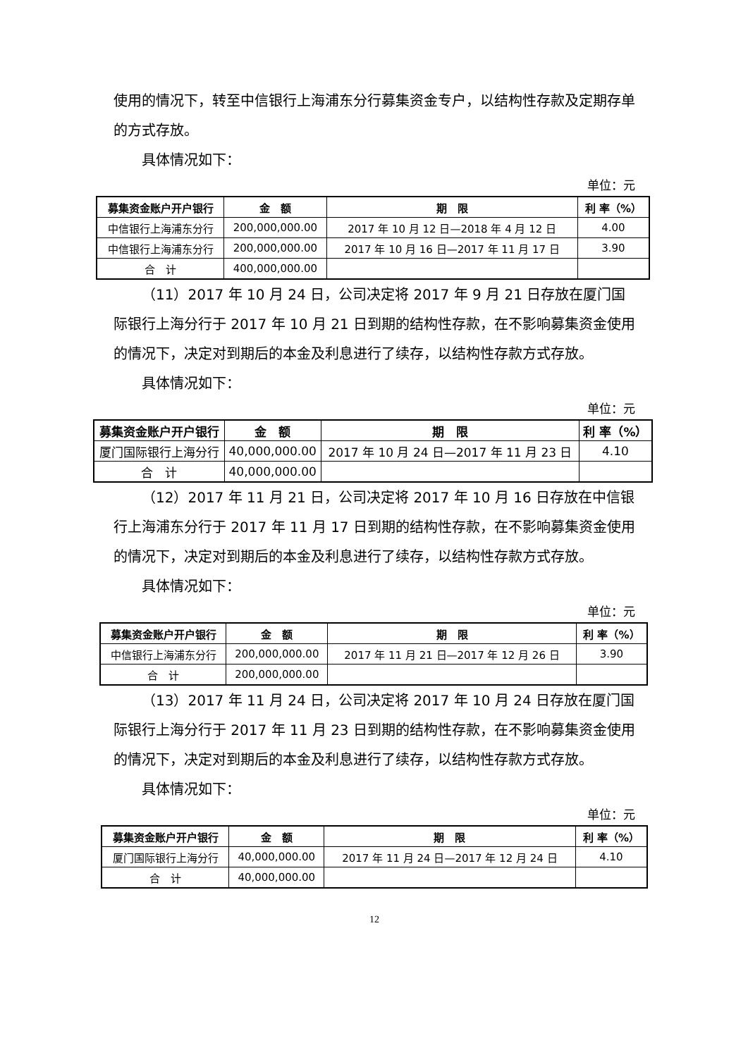使用的情况下，转至中信银行上海浦东分行募集资金专户，以结构性存款及定期存单的方式存放。
具体情况如下：
单位：元
| 募集资金账户开户银行 | 金 额 | 期 限 | 利 率（%） |
| --- | --- | --- | --- |
| 中信银行上海浦东分行 | 200,000,000.00 | 2017 年 10 月 12 日—2018 年 4 月 12 日 | 4.00 |
| 中信银行上海浦东分行 | 200,000,000.00 | 2017 年 10 月 16 日—2017 年 11 月 17 日 | 3.90 |
| 合 计 | 400,000,000.00 | | |
（11）2017 年 10 月 24 日，公司决定将 2017 年 9 月 21 日存放在厦门国际银行上海分行于 2017 年 10 月 21 日到期的结构性存款，在不影响募集资金使用的情况下，决定对到期后的本金及利息进行了续存，以结构性存款方式存放。
具体情况如下：
单位：元
| 募集资金账户开户银行 | 金 额 | 期 限 | 利 率（%） |
| --- | --- | --- | --- |
| 厦门国际银行上海分行 | 40,000,000.00 | 2017 年 10 月 24 日—2017 年 11 月 23 日 | 4.10 |
| 合 计 | 40,000,000.00 | | |
（12）2017 年 11 月 21 日，公司决定将 2017 年 10 月 16 日存放在中信银行上海浦东分行于 2017 年 11 月 17 日到期的结构性存款，在不影响募集资金使用的情况下，决定对到期后的本金及利息进行了续存，以结构性存款方式存放。
具体情况如下：
单位：元
| 募集资金账户开户银行 | 金 额 | 期 限 | 利 率（%） |
| --- | --- | --- | --- |
| 中信银行上海浦东分行 | 200,000,000.00 | 2017 年 11 月 21 日—2017 年 12 月 26 日 | 3.90 |
| 合 计 | 200,000,000.00 | | |
（13）2017 年 11 月 24 日，公司决定将 2017 年 10 月 24 日存放在厦门国际银行上海分行于 2017 年 11 月 23 日到期的结构性存款，在不影响募集资金使用的情况下，决定对到期后的本金及利息进行了续存，以结构性存款方式存放。
具体情况如下：
单位：元
| 募集资金账户开户银行 | 金 额 | 期 限 | 利 率（%） |
| --- | --- | --- | --- |
| 厦门国际银行上海分行 | 40,000,000.00 | 2017 年 11 月 24 日—2017 年 12 月 24 日 | 4.10 |
| 合 计 | 40,000,000.00 | | |
12